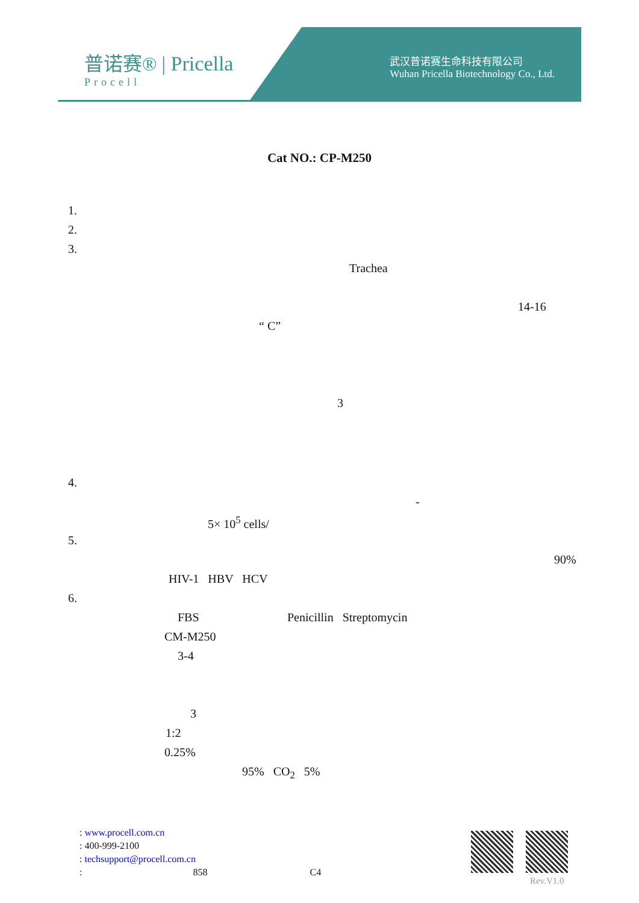普诺赛® | Pricella
Procell
武汉普诺赛生命科技有限公司
Wuhan Pricella Biotechnology Co., Ltd.
Cat NO.: CP-M250
1.
2.
3.
Trachea
14-16
“ C”
3
4.
-
5× 10<sup>5</sup> cells/
5.
90%
HIV-1 HBV HCV
6.
FBS Penicillin Streptomycin
CM-M250
3-4
3
1:2
0.25%
95% CO<sub>2</sub> 5%
: www.procell.com.cn
: 400-999-2100
: techsupport@procell.com.cn
: 858 C4
Rev.V1.0